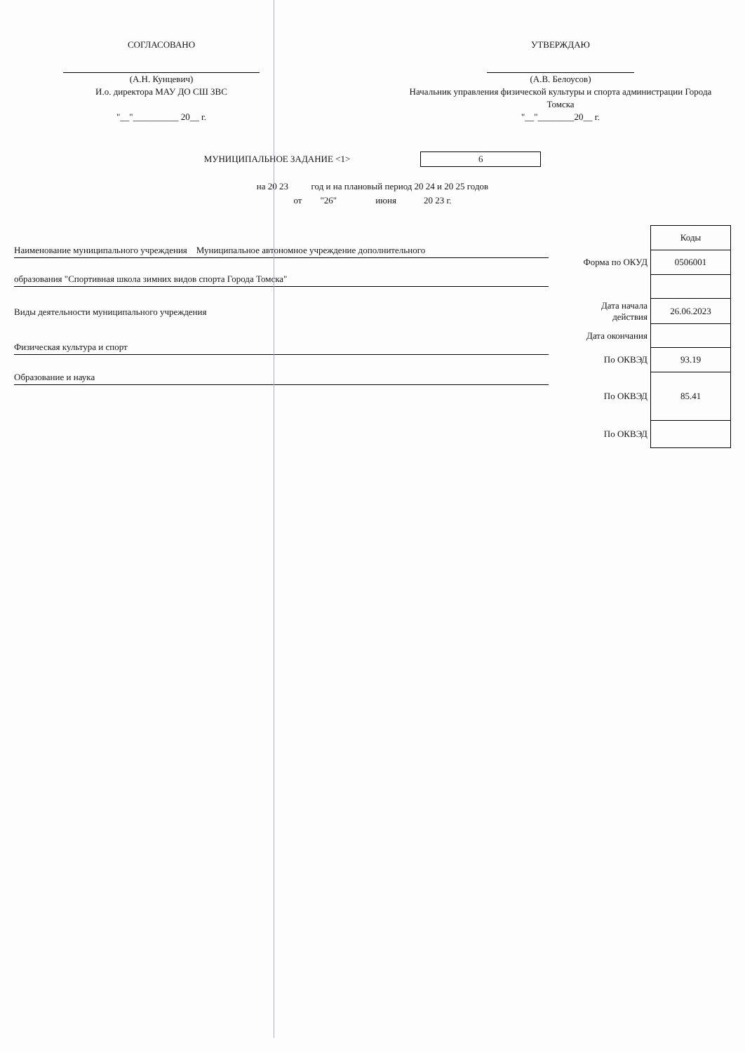СОГЛАСОВАНО
(А.Н. Кунцевич)
И.о. директора МАУ ДО СШ ЗВС
"__"__________ 20__ г.
УТВЕРЖДАЮ
(А.В. Белоусов)
Начальник управления физической культуры и спорта администрации Города Томска
"__"________20__ г.
МУНИЦИПАЛЬНОЕ ЗАДАНИЕ <1>
6
на 20 23 год и на плановый период 20 24 и 20 25 годов
от "26" июня 20 23 г.
Наименование муниципального учреждения Муниципальное автономное учреждение дополнительного
образования "Спортивная школа зимних видов спорта Города Томска"
Виды деятельности муниципального учреждения
Физическая культура и спорт
Образование и наука
| | Коды |
| Форма по ОКУД | 0506001 |
| Дата начала действия | 26.06.2023 |
| Дата окончания | |
| По ОКВЭД | 93.19 |
| По ОКВЭД | 85.41 |
| По ОКВЭД | |